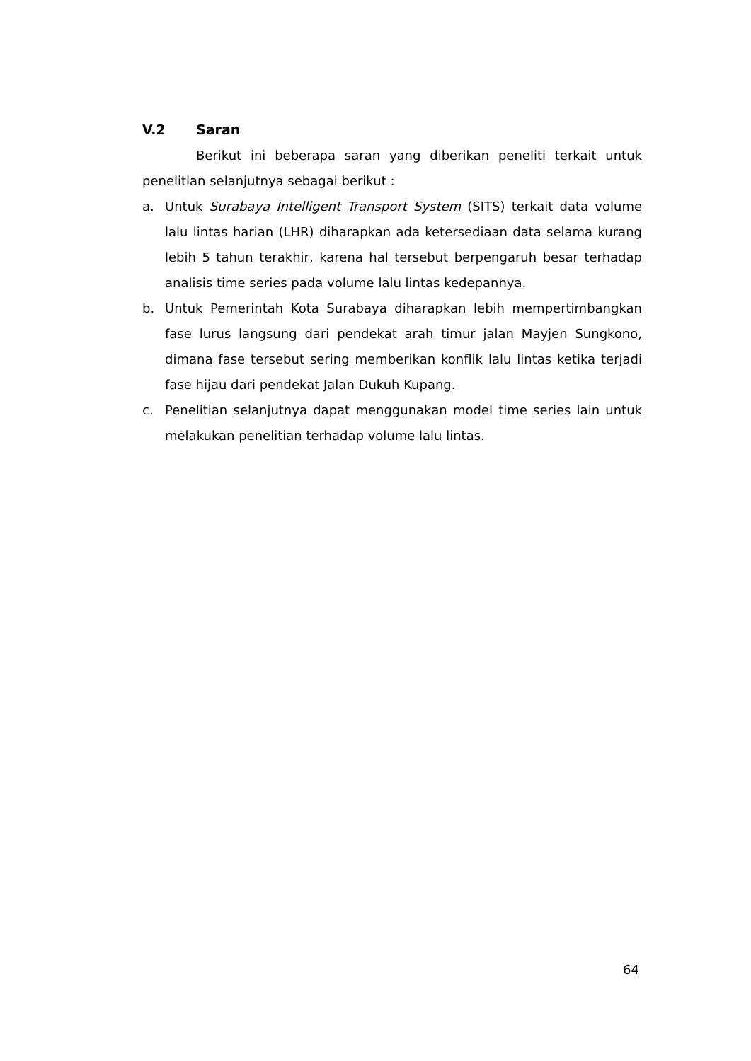V.2 Saran
Berikut ini beberapa saran yang diberikan peneliti terkait untuk penelitian selanjutnya sebagai berikut :
a. Untuk Surabaya Intelligent Transport System (SITS) terkait data volume lalu lintas harian (LHR) diharapkan ada ketersediaan data selama kurang lebih 5 tahun terakhir, karena hal tersebut berpengaruh besar terhadap analisis time series pada volume lalu lintas kedepannya.
b. Untuk Pemerintah Kota Surabaya diharapkan lebih mempertimbangkan fase lurus langsung dari pendekat arah timur jalan Mayjen Sungkono, dimana fase tersebut sering memberikan konflik lalu lintas ketika terjadi fase hijau dari pendekat Jalan Dukuh Kupang.
c. Penelitian selanjutnya dapat menggunakan model time series lain untuk melakukan penelitian terhadap volume lalu lintas.
64